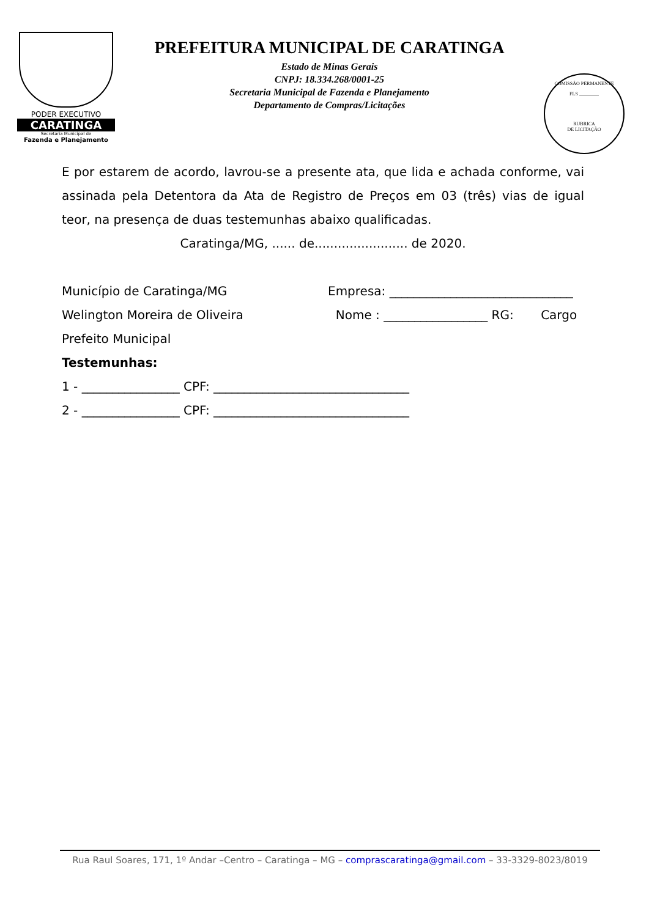PODER EXECUTIVO
CARATINGA
Secretaria Municipal de
Fazenda e Planejamento
PREFEITURA MUNICIPAL DE CARATINGA
Estado de Minas Gerais
CNPJ: 18.334.268/0001-25
Secretaria Municipal de Fazenda e Planejamento
Departamento de Compras/Licitações
COMISSÃO PERMANENTE
FLS ________
RUBRICA
DE LICITAÇÃO
E por estarem de acordo, lavrou-se a presente ata, que lida e achada conforme, vai assinada pela Detentora da Ata de Registro de Preços em 03 (três) vias de igual teor, na presença de duas testemunhas abaixo qualificadas.
Caratinga/MG, ...... de........................ de 2020.
Município de Caratinga/MG Empresa: ______________________________
Welington Moreira de Oliveira Nome : _________________ RG: Cargo
Prefeito Municipal
Testemunhas:
1 - ________________ CPF: ________________________________
2 - ________________ CPF: ________________________________
Rua Raul Soares, 171, 1º Andar –Centro – Caratinga – MG – comprascaratinga@gmail.com – 33-3329-8023/8019